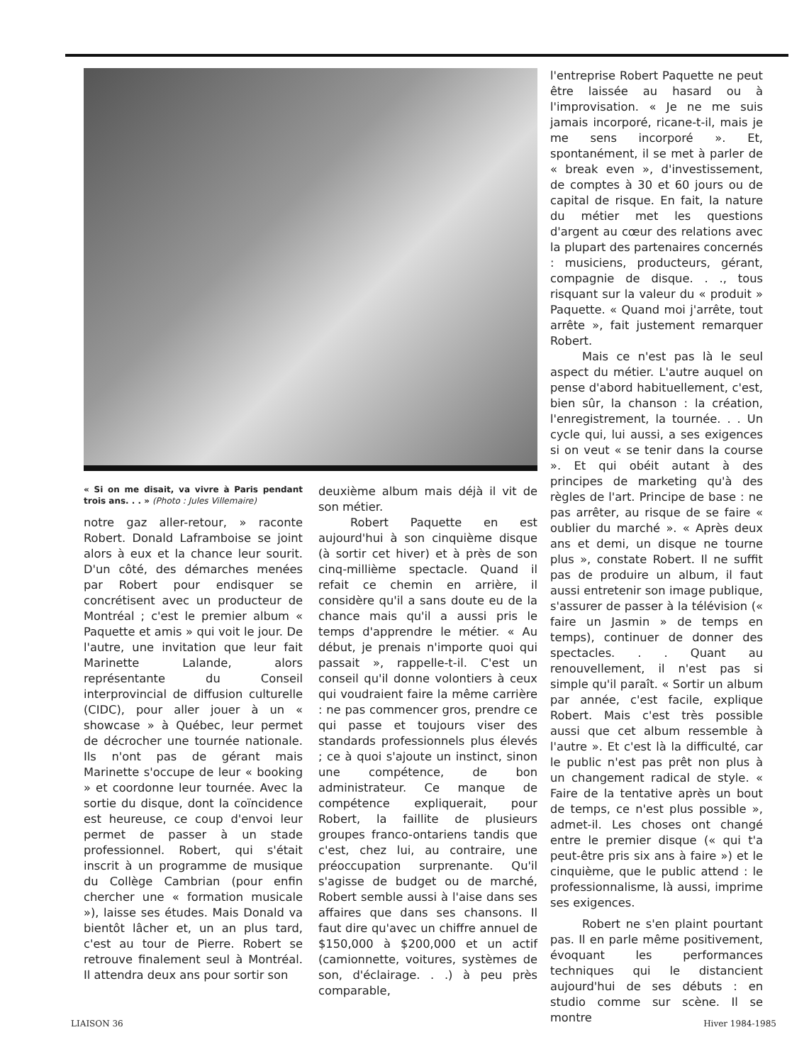« Si on me disait, va vivre à Paris pendant trois ans. . . » (Photo : Jules Villemaire)
notre gaz aller-retour, » raconte Robert. Donald Laframboise se joint alors à eux et la chance leur sourit. D'un côté, des démarches menées par Robert pour endisquer se concrétisent avec un producteur de Montréal ; c'est le premier album « Paquette et amis » qui voit le jour. De l'autre, une invitation que leur fait Marinette Lalande, alors représentante du Conseil interprovincial de diffusion culturelle (CIDC), pour aller jouer à un « showcase » à Québec, leur permet de décrocher une tournée nationale. Ils n'ont pas de gérant mais Marinette s'occupe de leur « booking » et coordonne leur tournée. Avec la sortie du disque, dont la coïncidence est heureuse, ce coup d'envoi leur permet de passer à un stade professionnel. Robert, qui s'était inscrit à un programme de musique du Collège Cambrian (pour enfin chercher une « formation musicale »), laisse ses études. Mais Donald va bientôt lâcher et, un an plus tard, c'est au tour de Pierre. Robert se retrouve finalement seul à Montréal. Il attendra deux ans pour sortir son
deuxième album mais déjà il vit de son métier.
Robert Paquette en est aujourd'hui à son cinquième disque (à sortir cet hiver) et à près de son cinq-millième spectacle. Quand il refait ce chemin en arrière, il considère qu'il a sans doute eu de la chance mais qu'il a aussi pris le temps d'apprendre le métier. « Au début, je prenais n'importe quoi qui passait », rappelle-t-il. C'est un conseil qu'il donne volontiers à ceux qui voudraient faire la même carrière : ne pas commencer gros, prendre ce qui passe et toujours viser des standards professionnels plus élevés ; ce à quoi s'ajoute un instinct, sinon une compétence, de bon administrateur. Ce manque de compétence expliquerait, pour Robert, la faillite de plusieurs groupes franco-ontariens tandis que c'est, chez lui, au contraire, une préoccupation surprenante. Qu'il s'agisse de budget ou de marché, Robert semble aussi à l'aise dans ses affaires que dans ses chansons. Il faut dire qu'avec un chiffre annuel de $150,000 à $200,000 et un actif (camionnette, voitures, systèmes de son, d'éclairage. . .) à peu près comparable,
l'entreprise Robert Paquette ne peut être laissée au hasard ou à l'improvisation. « Je ne me suis jamais incorporé, ricane-t-il, mais je me sens incorporé ». Et, spontanément, il se met à parler de « break even », d'investissement, de comptes à 30 et 60 jours ou de capital de risque. En fait, la nature du métier met les questions d'argent au cœur des relations avec la plupart des partenaires concernés : musiciens, producteurs, gérant, compagnie de disque. . ., tous risquant sur la valeur du « produit » Paquette. « Quand moi j'arrête, tout arrête », fait justement remarquer Robert.
Mais ce n'est pas là le seul aspect du métier. L'autre auquel on pense d'abord habituellement, c'est, bien sûr, la chanson : la création, l'enregistrement, la tournée. . . Un cycle qui, lui aussi, a ses exigences si on veut « se tenir dans la course ». Et qui obéit autant à des principes de marketing qu'à des règles de l'art. Principe de base : ne pas arrêter, au risque de se faire « oublier du marché ». « Après deux ans et demi, un disque ne tourne plus », constate Robert. Il ne suffit pas de produire un album, il faut aussi entretenir son image publique, s'assurer de passer à la télévision (« faire un Jasmin » de temps en temps), continuer de donner des spectacles. . . Quant au renouvellement, il n'est pas si simple qu'il paraît. « Sortir un album par année, c'est facile, explique Robert. Mais c'est très possible aussi que cet album ressemble à l'autre ». Et c'est là la difficulté, car le public n'est pas prêt non plus à un changement radical de style. « Faire de la tentative après un bout de temps, ce n'est plus possible », admet-il. Les choses ont changé entre le premier disque (« qui t'a peut-être pris six ans à faire ») et le cinquième, que le public attend : le professionnalisme, là aussi, imprime ses exigences.
Robert ne s'en plaint pourtant pas. Il en parle même positivement, évoquant les performances techniques qui le distancient aujourd'hui de ses débuts : en studio comme sur scène. Il se montre
LIAISON 36 Hiver 1984-1985